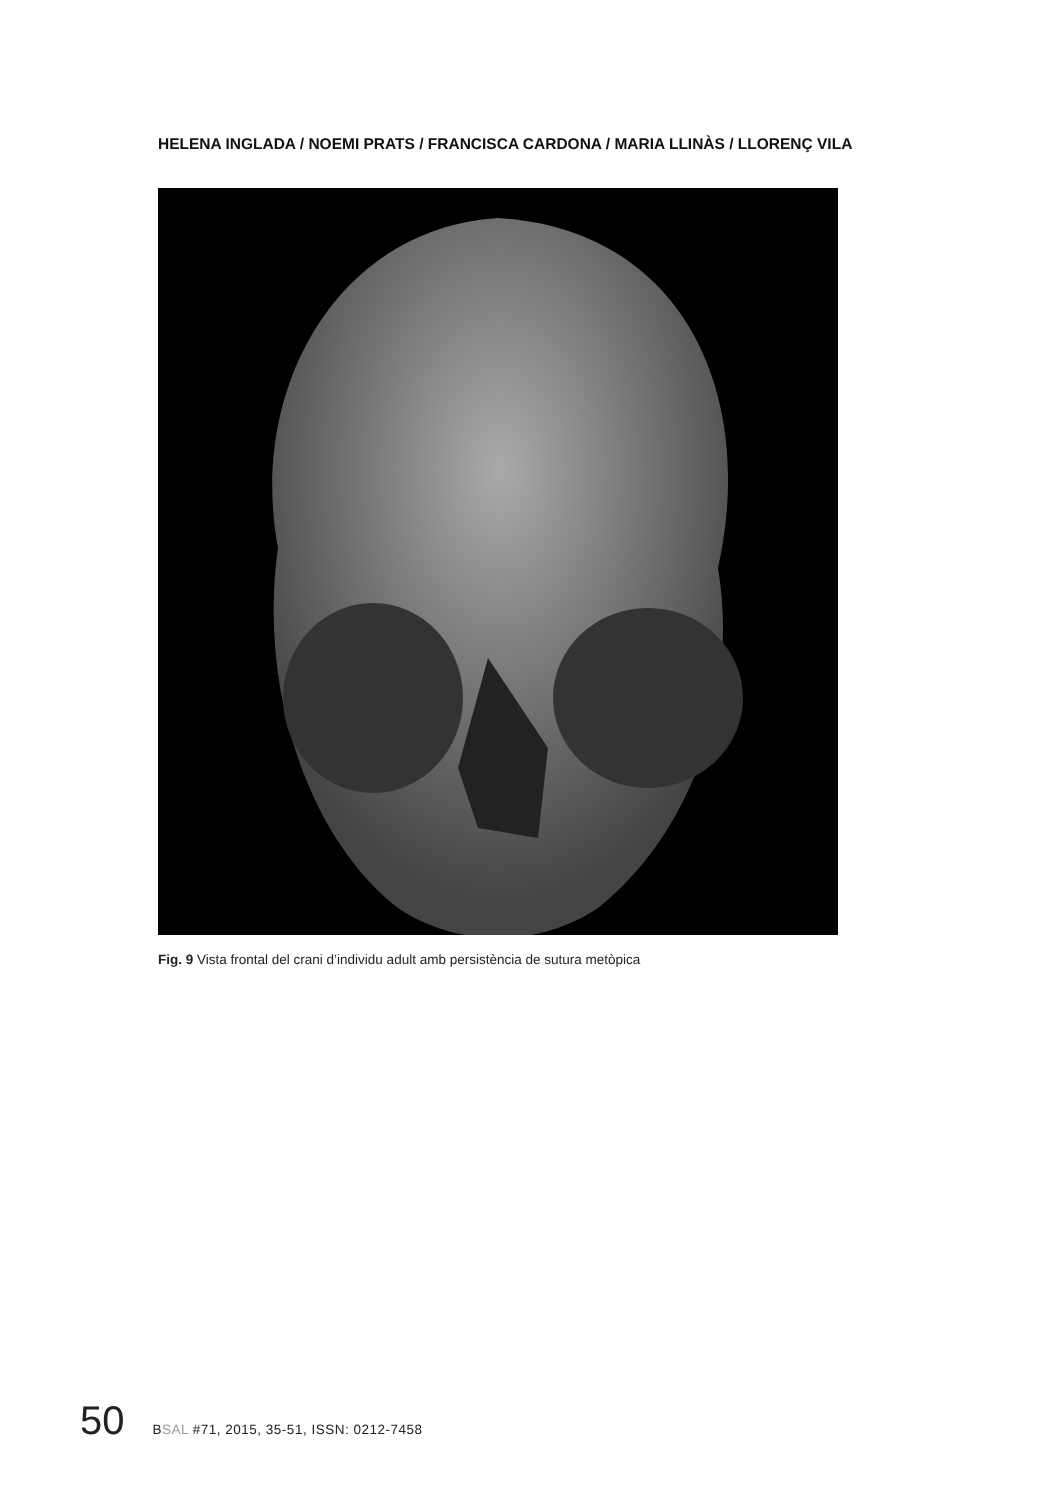HELENA INGLADA / NOEMI PRATS / FRANCISCA CARDONA / MARIA LLINÀS / LLORENÇ VILA
Fig. 9 Vista frontal del crani d’individu adult amb persistència de sutura metòpica
50 BSAL #71, 2015, 35-51, ISSN: 0212-7458